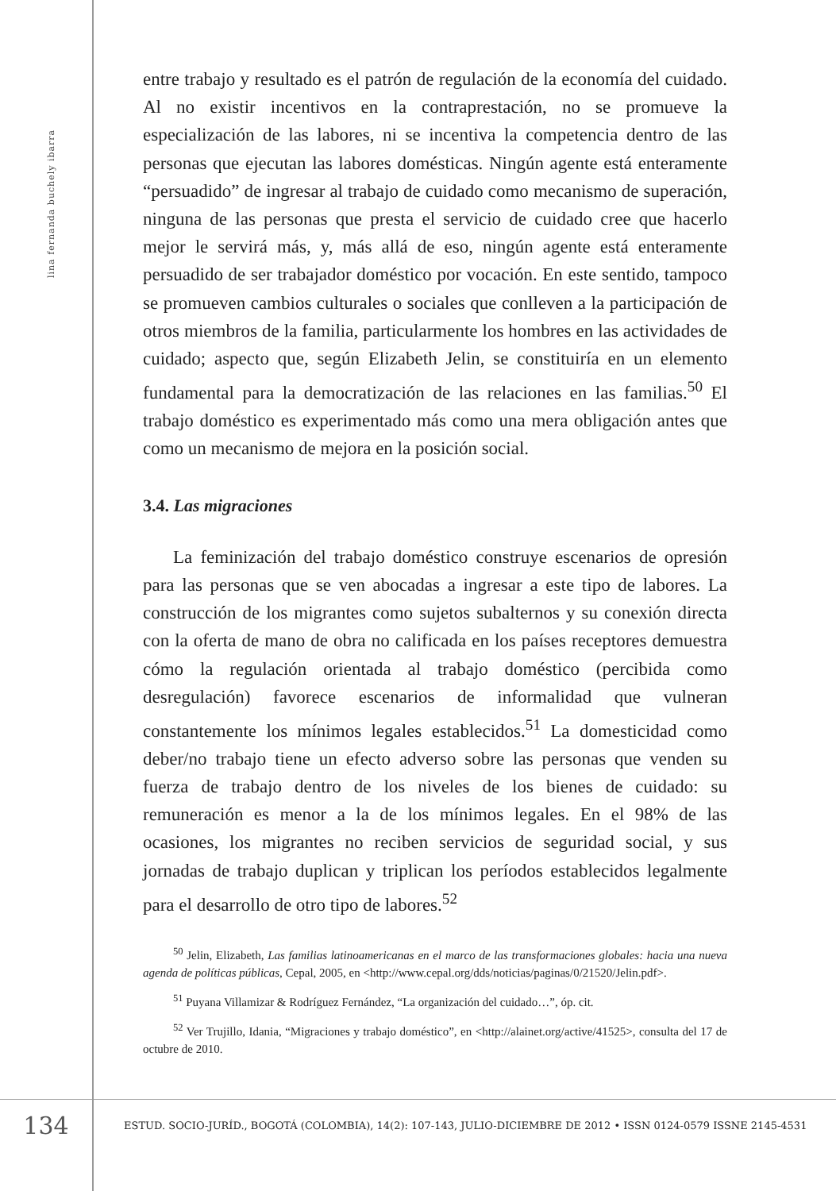lina fernanda buchely ibarra
entre trabajo y resultado es el patrón de regulación de la economía del cuidado. Al no existir incentivos en la contraprestación, no se promueve la especialización de las labores, ni se incentiva la competencia dentro de las personas que ejecutan las labores domésticas. Ningún agente está enteramente “persuadido” de ingresar al trabajo de cuidado como mecanismo de superación, ninguna de las personas que presta el servicio de cuidado cree que hacerlo mejor le servirá más, y, más allá de eso, ningún agente está enteramente persuadido de ser trabajador doméstico por vocación. En este sentido, tampoco se promueven cambios culturales o sociales que conlleven a la participación de otros miembros de la familia, particularmente los hombres en las actividades de cuidado; aspecto que, según Elizabeth Jelin, se constituiría en un elemento fundamental para la democratización de las relaciones en las familias.<sup>50</sup> El trabajo doméstico es experimentado más como una mera obligación antes que como un mecanismo de mejora en la posición social.
3.4. Las migraciones
La feminización del trabajo doméstico construye escenarios de opresión para las personas que se ven abocadas a ingresar a este tipo de labores. La construcción de los migrantes como sujetos subalternos y su conexión directa con la oferta de mano de obra no calificada en los países receptores demuestra cómo la regulación orientada al trabajo doméstico (percibida como desregulación) favorece escenarios de informalidad que vulneran constantemente los mínimos legales establecidos.<sup>51</sup> La domesticidad como deber/no trabajo tiene un efecto adverso sobre las personas que venden su fuerza de trabajo dentro de los niveles de los bienes de cuidado: su remuneración es menor a la de los mínimos legales. En el 98% de las ocasiones, los migrantes no reciben servicios de seguridad social, y sus jornadas de trabajo duplican y triplican los períodos establecidos legalmente para el desarrollo de otro tipo de labores.<sup>52</sup>
<sup>50</sup> Jelin, Elizabeth, Las familias latinoamericanas en el marco de las transformaciones globales: hacia una nueva agenda de políticas públicas, Cepal, 2005, en <http://www.cepal.org/dds/noticias/paginas/0/21520/Jelin.pdf>.
<sup>51</sup> Puyana Villamizar & Rodríguez Fernández, “La organización del cuidado…”, óp. cit.
<sup>52</sup> Ver Trujillo, Idania, “Migraciones y trabajo doméstico”, en <http://alainet.org/active/41525>, consulta del 17 de octubre de 2010.
134
ESTUD. SOCIO-JURÍD., BOGOTÁ (COLOMBIA), 14(2): 107-143, JULIO-DICIEMBRE DE 2012 • ISSN 0124-0579 ISSNE 2145-4531